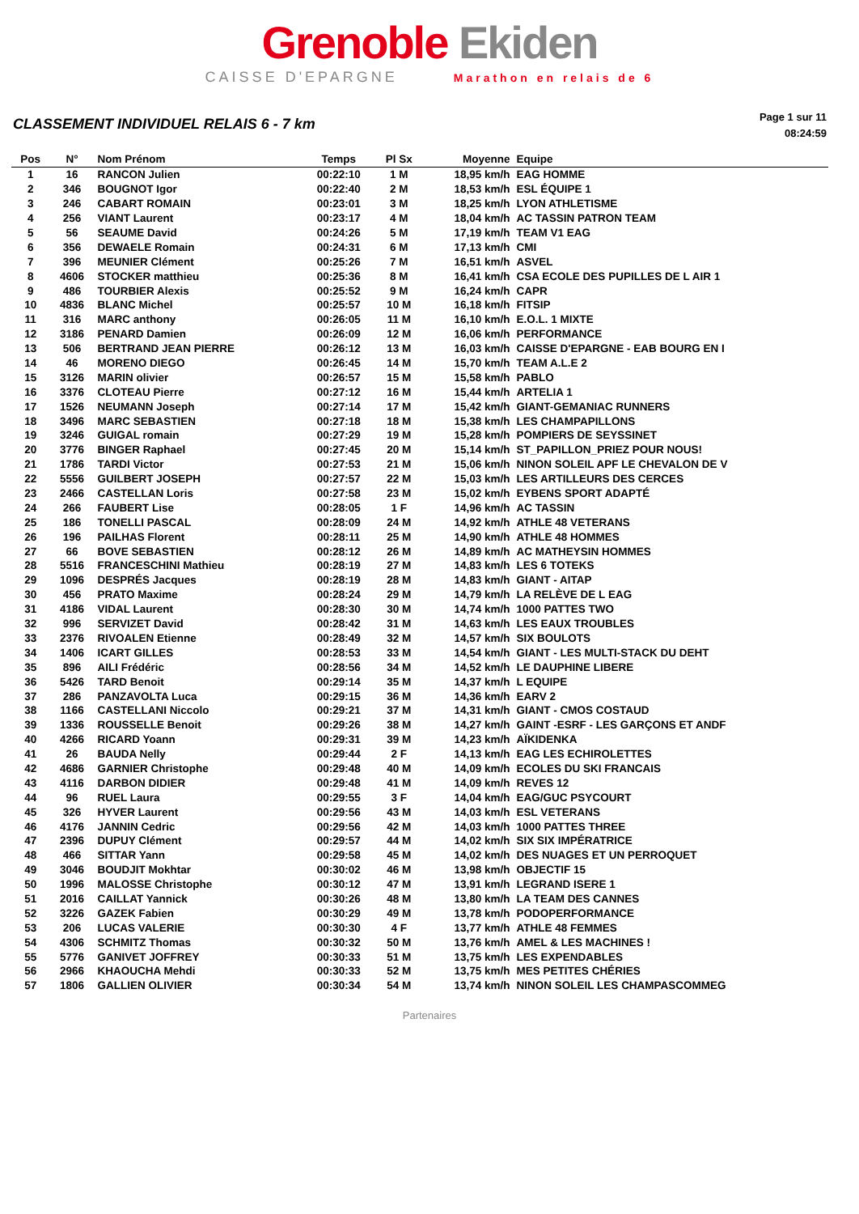Grenoble Ekiden
CAISSE D'EPARGNE Marathon en relais de 6
CLASSEMENT INDIVIDUEL RELAIS 6 - 7 km
Page 1 sur 11
08:24:59
| Pos | N° | Nom Prénom | Temps | Pl Sx | Moyenne | Equipe |
| --- | --- | --- | --- | --- | --- | --- |
| 1 | 16 | RANCON Julien | 00:22:10 | 1 M | 18,95 km/h | EAG HOMME |
| 2 | 346 | BOUGNOT Igor | 00:22:40 | 2 M | 18,53 km/h | ESL ÉQUIPE 1 |
| 3 | 246 | CABART ROMAIN | 00:23:01 | 3 M | 18,25 km/h | LYON ATHLETISME |
| 4 | 256 | VIANT Laurent | 00:23:17 | 4 M | 18,04 km/h | AC TASSIN PATRON TEAM |
| 5 | 56 | SEAUME David | 00:24:26 | 5 M | 17,19 km/h | TEAM V1 EAG |
| 6 | 356 | DEWAELE Romain | 00:24:31 | 6 M | 17,13 km/h | CMI |
| 7 | 396 | MEUNIER Clément | 00:25:26 | 7 M | 16,51 km/h | ASVEL |
| 8 | 4606 | STOCKER matthieu | 00:25:36 | 8 M | 16,41 km/h | CSA ECOLE DES PUPILLES DE L AIR 1 |
| 9 | 486 | TOURBIER Alexis | 00:25:52 | 9 M | 16,24 km/h | CAPR |
| 10 | 4836 | BLANC Michel | 00:25:57 | 10 M | 16,18 km/h | FITSIP |
| 11 | 316 | MARC anthony | 00:26:05 | 11 M | 16,10 km/h | E.O.L. 1 MIXTE |
| 12 | 3186 | PENARD Damien | 00:26:09 | 12 M | 16,06 km/h | PERFORMANCE |
| 13 | 506 | BERTRAND JEAN PIERRE | 00:26:12 | 13 M | 16,03 km/h | CAISSE D'EPARGNE - EAB BOURG EN I |
| 14 | 46 | MORENO DIEGO | 00:26:45 | 14 M | 15,70 km/h | TEAM A.L.E 2 |
| 15 | 3126 | MARIN olivier | 00:26:57 | 15 M | 15,58 km/h | PABLO |
| 16 | 3376 | CLOTEAU Pierre | 00:27:12 | 16 M | 15,44 km/h | ARTELIA 1 |
| 17 | 1526 | NEUMANN Joseph | 00:27:14 | 17 M | 15,42 km/h | GIANT-GEMANIAC RUNNERS |
| 18 | 3496 | MARC SEBASTIEN | 00:27:18 | 18 M | 15,38 km/h | LES CHAMPAPILLONS |
| 19 | 3246 | GUIGAL romain | 00:27:29 | 19 M | 15,28 km/h | POMPIERS DE SEYSSINET |
| 20 | 3776 | BINGER Raphael | 00:27:45 | 20 M | 15,14 km/h | ST_PAPILLON_PRIEZ POUR NOUS! |
| 21 | 1786 | TARDI Victor | 00:27:53 | 21 M | 15,06 km/h | NINON SOLEIL APF LE CHEVALON DE V |
| 22 | 5556 | GUILBERT JOSEPH | 00:27:57 | 22 M | 15,03 km/h | LES ARTILLEURS DES CERCES |
| 23 | 2466 | CASTELLAN Loris | 00:27:58 | 23 M | 15,02 km/h | EYBENS SPORT ADAPTÉ |
| 24 | 266 | FAUBERT Lise | 00:28:05 | 1 F | 14,96 km/h | AC TASSIN |
| 25 | 186 | TONELLI PASCAL | 00:28:09 | 24 M | 14,92 km/h | ATHLE 48 VETERANS |
| 26 | 196 | PAILHAS Florent | 00:28:11 | 25 M | 14,90 km/h | ATHLE 48 HOMMES |
| 27 | 66 | BOVE SEBASTIEN | 00:28:12 | 26 M | 14,89 km/h | AC MATHEYSIN HOMMES |
| 28 | 5516 | FRANCESCHINI Mathieu | 00:28:19 | 27 M | 14,83 km/h | LES 6 TOTEKS |
| 29 | 1096 | DESPRÉS Jacques | 00:28:19 | 28 M | 14,83 km/h | GIANT - AITAP |
| 30 | 456 | PRATO Maxime | 00:28:24 | 29 M | 14,79 km/h | LA RELÈVE DE L EAG |
| 31 | 4186 | VIDAL Laurent | 00:28:30 | 30 M | 14,74 km/h | 1000 PATTES TWO |
| 32 | 996 | SERVIZET David | 00:28:42 | 31 M | 14,63 km/h | LES EAUX TROUBLES |
| 33 | 2376 | RIVOALEN Etienne | 00:28:49 | 32 M | 14,57 km/h | SIX BOULOTS |
| 34 | 1406 | ICART GILLES | 00:28:53 | 33 M | 14,54 km/h | GIANT - LES MULTI-STACK DU DEHT |
| 35 | 896 | AILI Frédéric | 00:28:56 | 34 M | 14,52 km/h | LE DAUPHINE LIBERE |
| 36 | 5426 | TARD Benoit | 00:29:14 | 35 M | 14,37 km/h | L EQUIPE |
| 37 | 286 | PANZAVOLTA Luca | 00:29:15 | 36 M | 14,36 km/h | EARV 2 |
| 38 | 1166 | CASTELLANI Niccolo | 00:29:21 | 37 M | 14,31 km/h | GIANT - CMOS COSTAUD |
| 39 | 1336 | ROUSSELLE Benoit | 00:29:26 | 38 M | 14,27 km/h | GAINT -ESRF - LES GARÇONS ET ANDF |
| 40 | 4266 | RICARD Yoann | 00:29:31 | 39 M | 14,23 km/h | AÏKIDENKA |
| 41 | 26 | BAUDA Nelly | 00:29:44 | 2 F | 14,13 km/h | EAG LES ECHIROLETTES |
| 42 | 4686 | GARNIER Christophe | 00:29:48 | 40 M | 14,09 km/h | ECOLES DU SKI FRANCAIS |
| 43 | 4116 | DARBON DIDIER | 00:29:48 | 41 M | 14,09 km/h | REVES 12 |
| 44 | 96 | RUEL Laura | 00:29:55 | 3 F | 14,04 km/h | EAG/GUC PSYCOURT |
| 45 | 326 | HYVER Laurent | 00:29:56 | 43 M | 14,03 km/h | ESL VETERANS |
| 46 | 4176 | JANNIN Cedric | 00:29:56 | 42 M | 14,03 km/h | 1000 PATTES THREE |
| 47 | 2396 | DUPUY Clément | 00:29:57 | 44 M | 14,02 km/h | SIX SIX IMPÉRATRICE |
| 48 | 466 | SITTAR Yann | 00:29:58 | 45 M | 14,02 km/h | DES NUAGES ET UN PERROQUET |
| 49 | 3046 | BOUDJIT Mokhtar | 00:30:02 | 46 M | 13,98 km/h | OBJECTIF 15 |
| 50 | 1996 | MALOSSE Christophe | 00:30:12 | 47 M | 13,91 km/h | LEGRAND ISERE 1 |
| 51 | 2016 | CAILLAT Yannick | 00:30:26 | 48 M | 13,80 km/h | LA TEAM DES CANNES |
| 52 | 3226 | GAZEK Fabien | 00:30:29 | 49 M | 13,78 km/h | PODOPERFORMANCE |
| 53 | 206 | LUCAS VALERIE | 00:30:30 | 4 F | 13,77 km/h | ATHLE 48 FEMMES |
| 54 | 4306 | SCHMITZ Thomas | 00:30:32 | 50 M | 13,76 km/h | AMEL & LES MACHINES ! |
| 55 | 5776 | GANIVET JOFFREY | 00:30:33 | 51 M | 13,75 km/h | LES EXPENDABLES |
| 56 | 2966 | KHAOUCHA Mehdi | 00:30:33 | 52 M | 13,75 km/h | MES PETITES CHÉRIES |
| 57 | 1806 | GALLIEN OLIVIER | 00:30:34 | 54 M | 13,74 km/h | NINON SOLEIL LES CHAMPASCOMMEG |
Partenaires